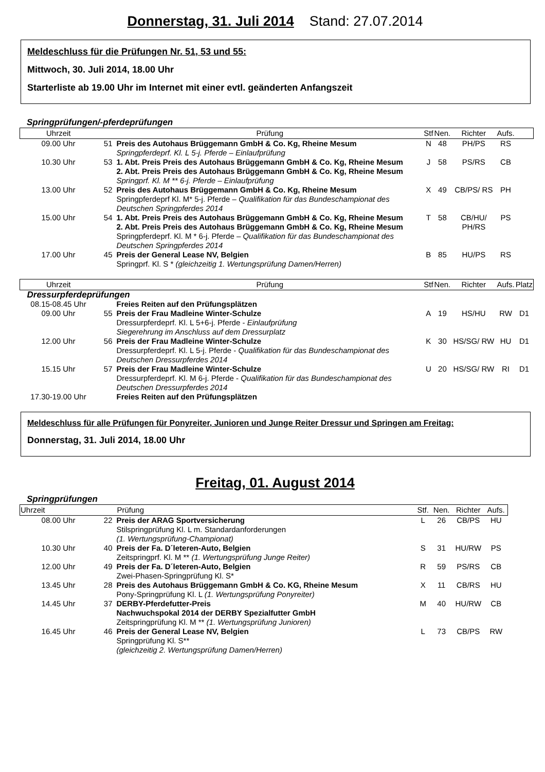Donnerstag, 31. Juli 2014 Stand: 27.07.2014
Meldeschluss für die Prüfungen Nr. 51, 53 und 55:
Mittwoch, 30. Juli 2014, 18.00 Uhr
Starterliste ab 19.00 Uhr im Internet mit einer evtl. geänderten Anfangszeit
Springprüfungen/-pferdeprüfungen
| Uhrzeit | | Prüfung | Stf | Nen. | Richter | Aufs. | |
| --- | --- | --- | --- | --- | --- | --- | --- |
| 09.00 Uhr | 51 | Preis des Autohaus Brüggemann GmbH & Co. Kg, Rheine Mesum Springpferdeprf. Kl. L 5-j. Pferde – Einlaufprüfung | N | 48 | PH/PS | RS | |
| 10.30 Uhr | 53 | 1. Abt. Preis Preis des Autohaus Brüggemann GmbH & Co. Kg, Rheine Mesum 2. Abt. Preis Preis des Autohaus Brüggemann GmbH & Co. Kg, Rheine Mesum Springprf. Kl. M ** 6-j. Pferde – Einlaufprüfung | J | 58 | PS/RS | CB | |
| 13.00 Uhr | 52 | Preis des Autohaus Brüggemann GmbH & Co. Kg, Rheine Mesum Springpferdeprf Kl. M* 5-j. Pferde – Qualifikation für das Bundeschampionat des Deutschen Springpferdes 2014 | X | 49 | CB/PS/ RS | PH | |
| 15.00 Uhr | 54 | 1. Abt. Preis Preis des Autohaus Brüggemann GmbH & Co. Kg, Rheine Mesum 2. Abt. Preis Preis des Autohaus Brüggemann GmbH & Co. Kg, Rheine Mesum Springpferdeprf. Kl. M * 6-j. Pferde – Qualifikation für das Bundeschampionat des Deutschen Springpferdes 2014 | T | 58 | CB/HU/ PH/RS | PS | |
| 17.00 Uhr | 45 | Preis der General Lease NV, Belgien Springprf. Kl. S * (gleichzeitig 1. Wertungsprüfung Damen/Herren) | B | 85 | HU/PS | RS | |
| Uhrzeit | | Prüfung | Stf | Nen. | Richter | Aufs. | Platz |
| Dressurpferdeprüfungen | | | | | | | |
| 08.15-08.45 Uhr | | Freies Reiten auf den Prüfungsplätzen | | | | | |
| 09.00 Uhr | 55 | Preis der Frau Madleine Winter-Schulze Dressurpferdeprf. Kl. L 5+6-j. Pferde - Einlaufprüfung Siegerehrung im Anschluss auf dem Dressurplatz | A | 19 | HS/HU | RW | D1 |
| 12.00 Uhr | 56 | Preis der Frau Madleine Winter-Schulze Dressurpferdeprf. Kl. L 5-j. Pferde - Qualifikation für das Bundeschampionat des Deutschen Dressurpferdes 2014 | K | 30 | HS/SG/ RW | HU | D1 |
| 15.15 Uhr | 57 | Preis der Frau Madleine Winter-Schulze Dressurpferdeprf. Kl. M 6-j. Pferde - Qualifikation für das Bundeschampionat des Deutschen Dressurpferdes 2014 | U | 20 | HS/SG/ RW | RI | D1 |
| 17.30-19.00 Uhr | | Freies Reiten auf den Prüfungsplätzen | | | | | |
Meldeschluss für alle Prüfungen für Ponyreiter, Junioren und Junge Reiter Dressur und Springen am Freitag:
Donnerstag, 31. Juli 2014, 18.00 Uhr
Freitag, 01. August 2014
Springprüfungen
| Uhrzeit | | Prüfung | Stf. | Nen. | Richter | Aufs. |
| --- | --- | --- | --- | --- | --- | --- |
| 08.00 Uhr | 22 | Preis der ARAG Sportversicherung Stilspringprüfung Kl. L m. Standardanforderungen (1. Wertungsprüfung-Championat) | L | 26 | CB/PS | HU |
| 10.30 Uhr | 40 | Preis der Fa. D´leteren-Auto, Belgien Zeitspringprf. Kl. M ** (1. Wertungsprüfung Junge Reiter) | S | 31 | HU/RW | PS |
| 12.00 Uhr | 49 | Preis der Fa. D´leteren-Auto, Belgien Zwei-Phasen-Springprüfung Kl. S* | R | 59 | PS/RS | CB |
| 13.45 Uhr | 28 | Preis des Autohaus Brüggemann GmbH & Co. KG, Rheine Mesum Pony-Springprüfung Kl. L (1. Wertungsprüfung Ponyreiter) | X | 11 | CB/RS | HU |
| 14.45 Uhr | 37 | DERBY-Pferdefutter-Preis Nachwuchspokal 2014 der DERBY Spezialfutter GmbH Zeitspringprüfung Kl. M ** (1. Wertungsprüfung Junioren) | M | 40 | HU/RW | CB |
| 16.45 Uhr | 46 | Preis der General Lease NV, Belgien Springprüfung Kl. S** (gleichzeitig 2. Wertungsprüfung Damen/Herren) | L | 73 | CB/PS | RW |